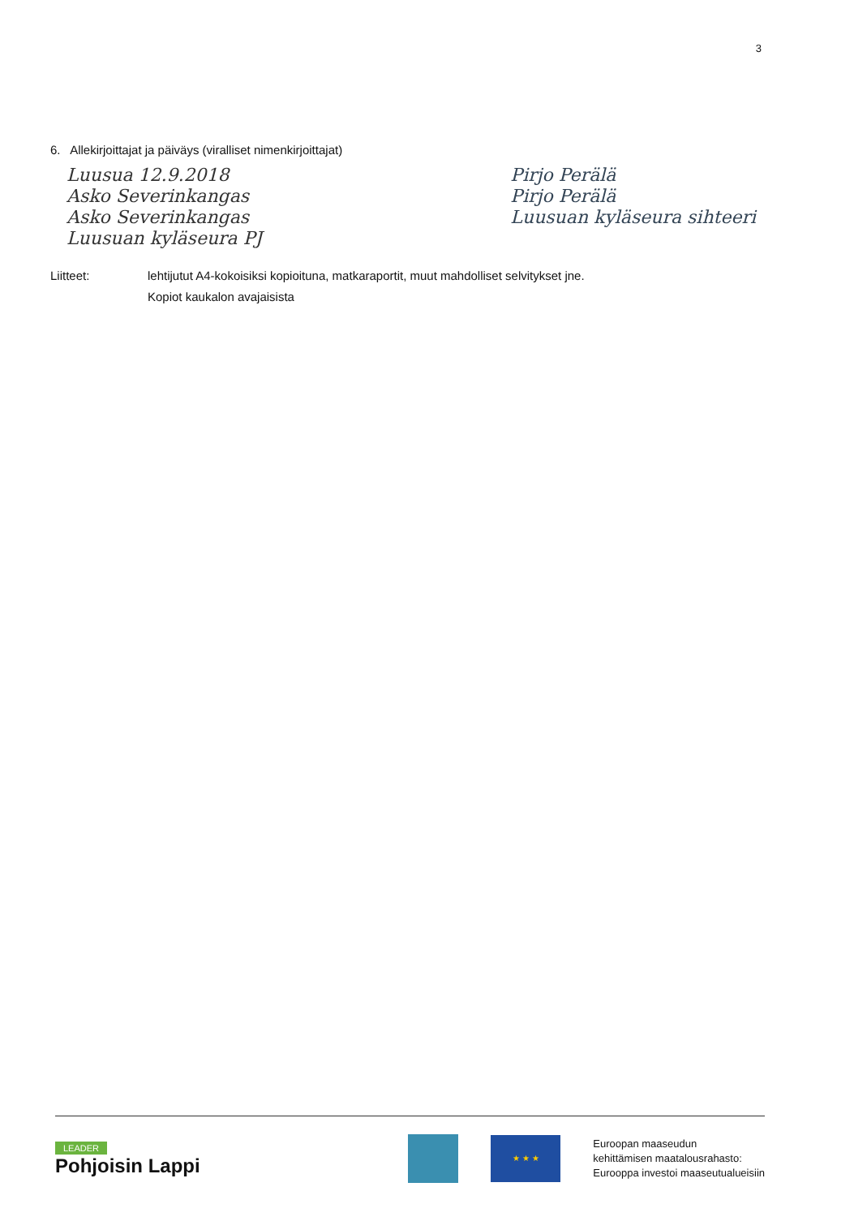3
6. Allekirjoittajat ja päiväys (viralliset nimenkirjoittajat)
Luusua 12.9.2018
Asko Severinkangas
Asko Severinkangas
Luusuan kyläseura PJ
Pirjo Perälä
Pirjo Perälä
Luusuan kyläseura sihteeri
Liitteet: lehtijutut A4-kokoisiksi kopioituna, matkaraportit, muut mahdolliset selvitykset jne.
Kopiot kaukalon avajaisista
LEADER
Pohjoisin Lappi
★ ★ ★
Euroopan maaseudun
kehittämisen maatalousrahasto:
Eurooppa investoi maaseutualueisiin